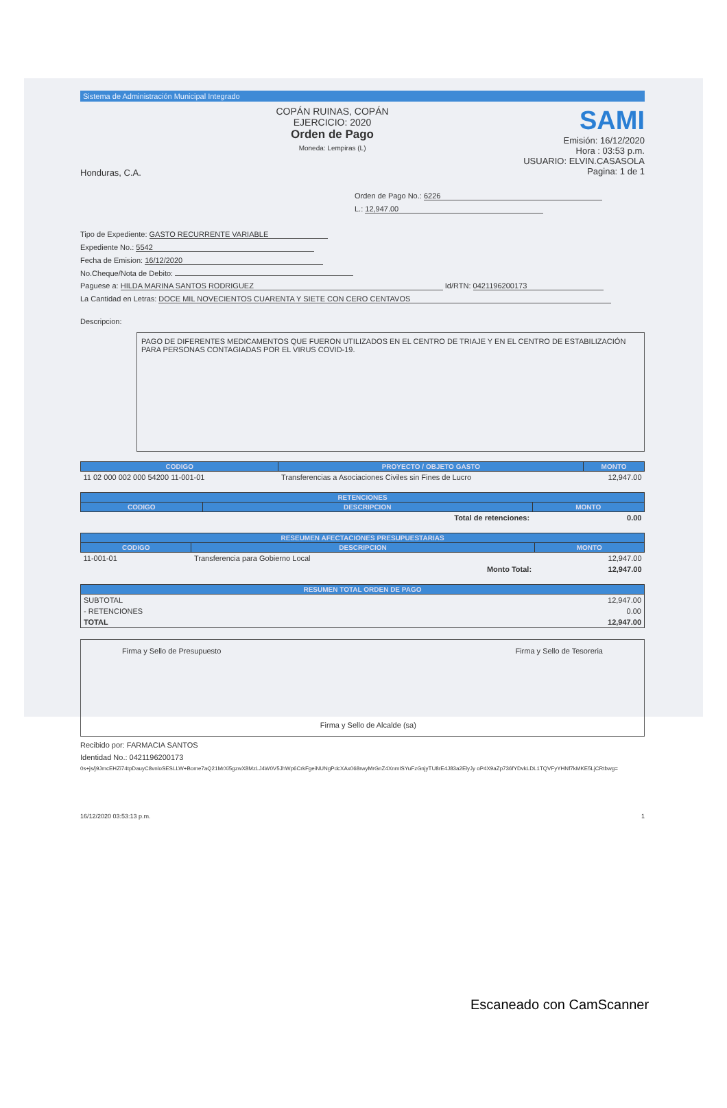Sistema de Administración Municipal Integrado
Honduras, C.A.
COPÁN RUINAS, COPÁN
EJERCICIO: 2020
Orden de Pago
Moneda: Lempiras (L)
SAMI
Emisión: 16/12/2020
Hora : 03:53 p.m.
USUARIO: ELVIN.CASASOLA
Pagina: 1 de 1
Orden de Pago No.: 6226
L.: 12,947.00
Tipo de Expediente: GASTO RECURRENTE VARIABLE
Expediente No.: 5542
Fecha de Emision: 16/12/2020
No.Cheque/Nota de Debito:
Paguese a: HILDA MARINA SANTOS RODRIGUEZ Id/RTN: 0421196200173
La Cantidad en Letras: DOCE MIL NOVECIENTOS CUARENTA Y SIETE CON CERO CENTAVOS
Descripcion:
PAGO DE DIFERENTES MEDICAMENTOS QUE FUERON UTILIZADOS EN EL CENTRO DE TRIAJE Y EN EL CENTRO DE ESTABILIZACIÓN PARA PERSONAS CONTAGIADAS POR EL VIRUS COVID-19.
| CODIGO | PROYECTO / OBJETO GASTO | MONTO |
| --- | --- | --- |
| 11 02 000 002 000 54200 11-001-01 | Transferencias a Asociaciones Civiles sin Fines de Lucro | 12,947.00 |
| RETENCIONES | | |
| --- | --- | --- |
| CODIGO | DESCRIPCION | MONTO |
| | Total de retenciones: | 0.00 |
| RESEUMEN AFECTACIONES PRESUPUESTARIAS | | |
| --- | --- | --- |
| CODIGO | DESCRIPCION | MONTO |
| 11-001-01 | Transferencia para Gobierno Local | 12,947.00 |
| | Monto Total: | 12,947.00 |
| RESUMEN TOTAL ORDEN DE PAGO | |
| --- | --- |
| SUBTOTAL | 12,947.00 |
| - RETENCIONES | 0.00 |
| TOTAL | 12,947.00 |
Firma y Sello de Presupuesto Firma y Sello de Alcalde (sa) Firma y Sello de Tesoreria
Recibido por: FARMACIA SANTOS
Identidad No.: 0421196200173
0s+js/j9JmcEHZi74tpDauyC8vnloSESLLW+Bome7aQ21MrXi5gzwX8MzLJ4W0V5JhWp6CrkFgeiNUNgPdcXAx068rwyMrGnZ4XnmISYuFzGnjyTU8rE4J83a2ElyJy oP4X9aZp736fYDvkLDL1TQVFyYHNf7kMKE5LjCRtbwg=
16/12/2020 03:53:13 p.m. 1
Escaneado con CamScanner